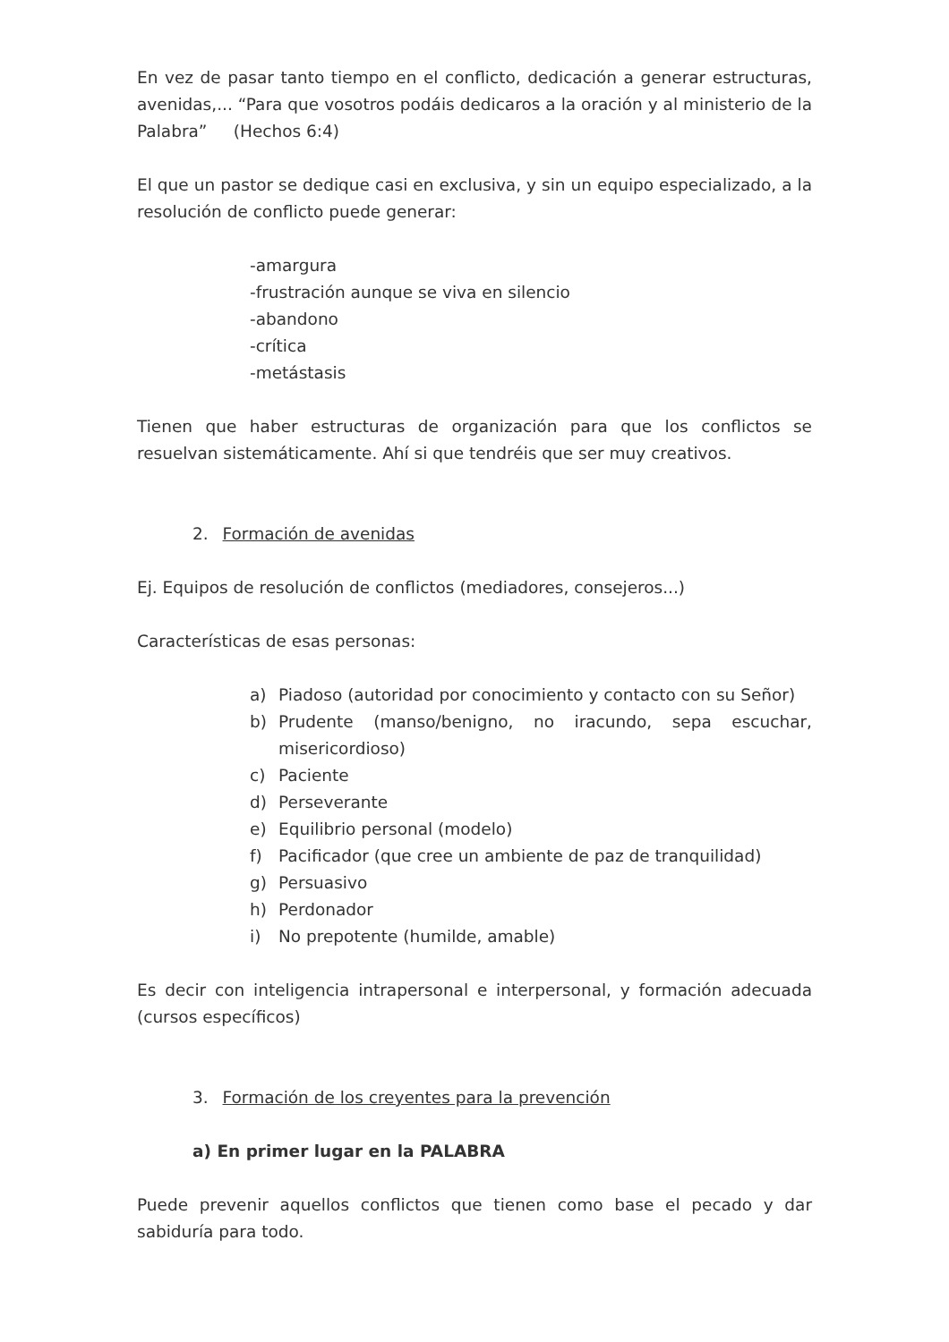En vez de pasar tanto tiempo en el conflicto, dedicación a generar estructuras, avenidas,... “Para que vosotros podáis dedicaros a la oración y al ministerio de la Palabra” (Hechos 6:4)
El que un pastor se dedique casi en exclusiva, y sin un equipo especializado, a la resolución de conflicto puede generar:
-amargura
-frustración aunque se viva en silencio
-abandono
-crítica
-metástasis
Tienen que haber estructuras de organización para que los conflictos se resuelvan sistemáticamente. Ahí si que tendréis que ser muy creativos.
2. Formación de avenidas
Ej. Equipos de resolución de conflictos (mediadores, consejeros...)
Características de esas personas:
a) Piadoso (autoridad por conocimiento y contacto con su Señor)
b) Prudente (manso/benigno, no iracundo, sepa escuchar, misericordioso)
c) Paciente
d) Perseverante
e) Equilibrio personal (modelo)
f) Pacificador (que cree un ambiente de paz de tranquilidad)
g) Persuasivo
h) Perdonador
i) No prepotente (humilde, amable)
Es decir con inteligencia intrapersonal e interpersonal, y formación adecuada (cursos específicos)
3. Formación de los creyentes para la prevención
a) En primer lugar en la PALABRA
Puede prevenir aquellos conflictos que tienen como base el pecado y dar sabiduría para todo.